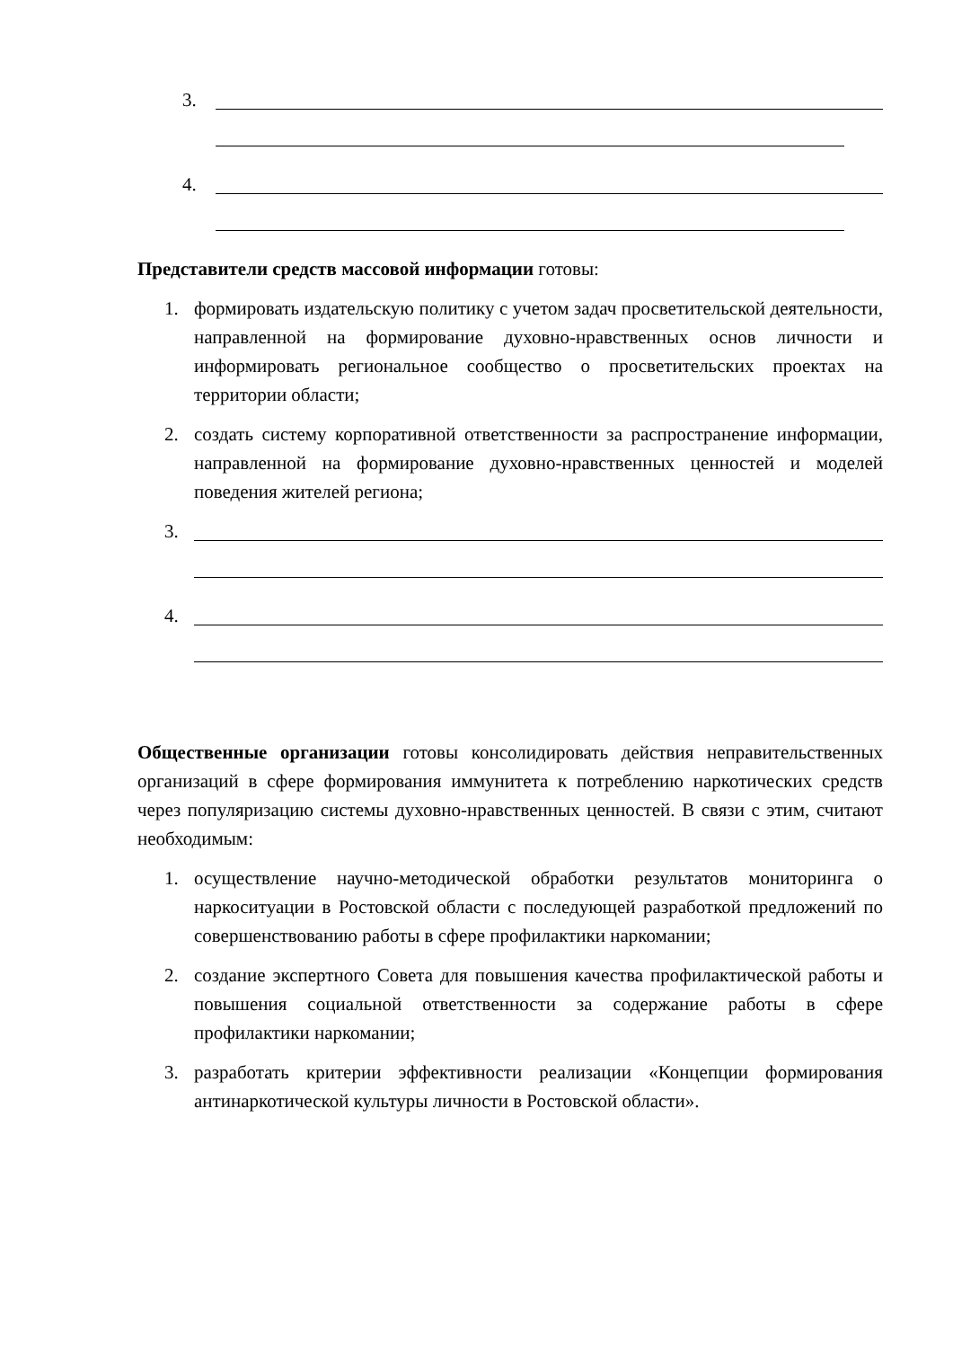3.
4.
Представители средств массовой информации готовы:
1. формировать издательскую политику с учетом задач просветительской деятельности, направленной на формирование духовно-нравственных основ личности и информировать региональное сообщество о просветительских проектах на территории области;
2. создать систему корпоративной ответственности за распространение информации, направленной на формирование духовно-нравственных ценностей и моделей поведения жителей региона;
3.
4.
Общественные организации готовы консолидировать действия неправительственных организаций в сфере формирования иммунитета к потреблению наркотических средств через популяризацию системы духовно-нравственных ценностей. В связи с этим, считают необходимым:
1. осуществление научно-методической обработки результатов мониторинга о наркоситуации в Ростовской области с последующей разработкой предложений по совершенствованию работы в сфере профилактики наркомании;
2. создание экспертного Совета для повышения качества профилактической работы и повышения социальной ответственности за содержание работы в сфере профилактики наркомании;
3. разработать критерии эффективности реализации «Концепции формирования антинаркотической культуры личности в Ростовской области».